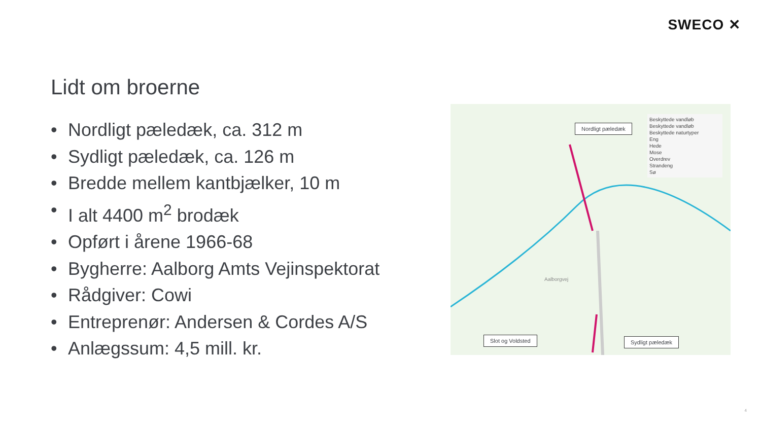SWECO ✕
Lidt om broerne
• Nordligt pæledæk, ca. 312 m
• Sydligt pæledæk, ca. 126 m
• Bredde mellem kantbjælker, 10 m
• I alt 4400 m<sup>2</sup> brodæk
• Opført i årene 1966-68
• Bygherre: Aalborg Amts Vejinspektorat
• Rådgiver: Cowi
• Entreprenør: Andersen & Cordes A/S
• Anlægssum: 4,5 mill. kr.
Nordligt pæledæk
Beskyttede vandløb
Beskyttede vandløb
Beskyttede naturtyper
Eng
Hede
Mose
Overdrev
Strandeng
Sø
Aalborgvej
Slot og Voldsted Sydligt pæledæk
4